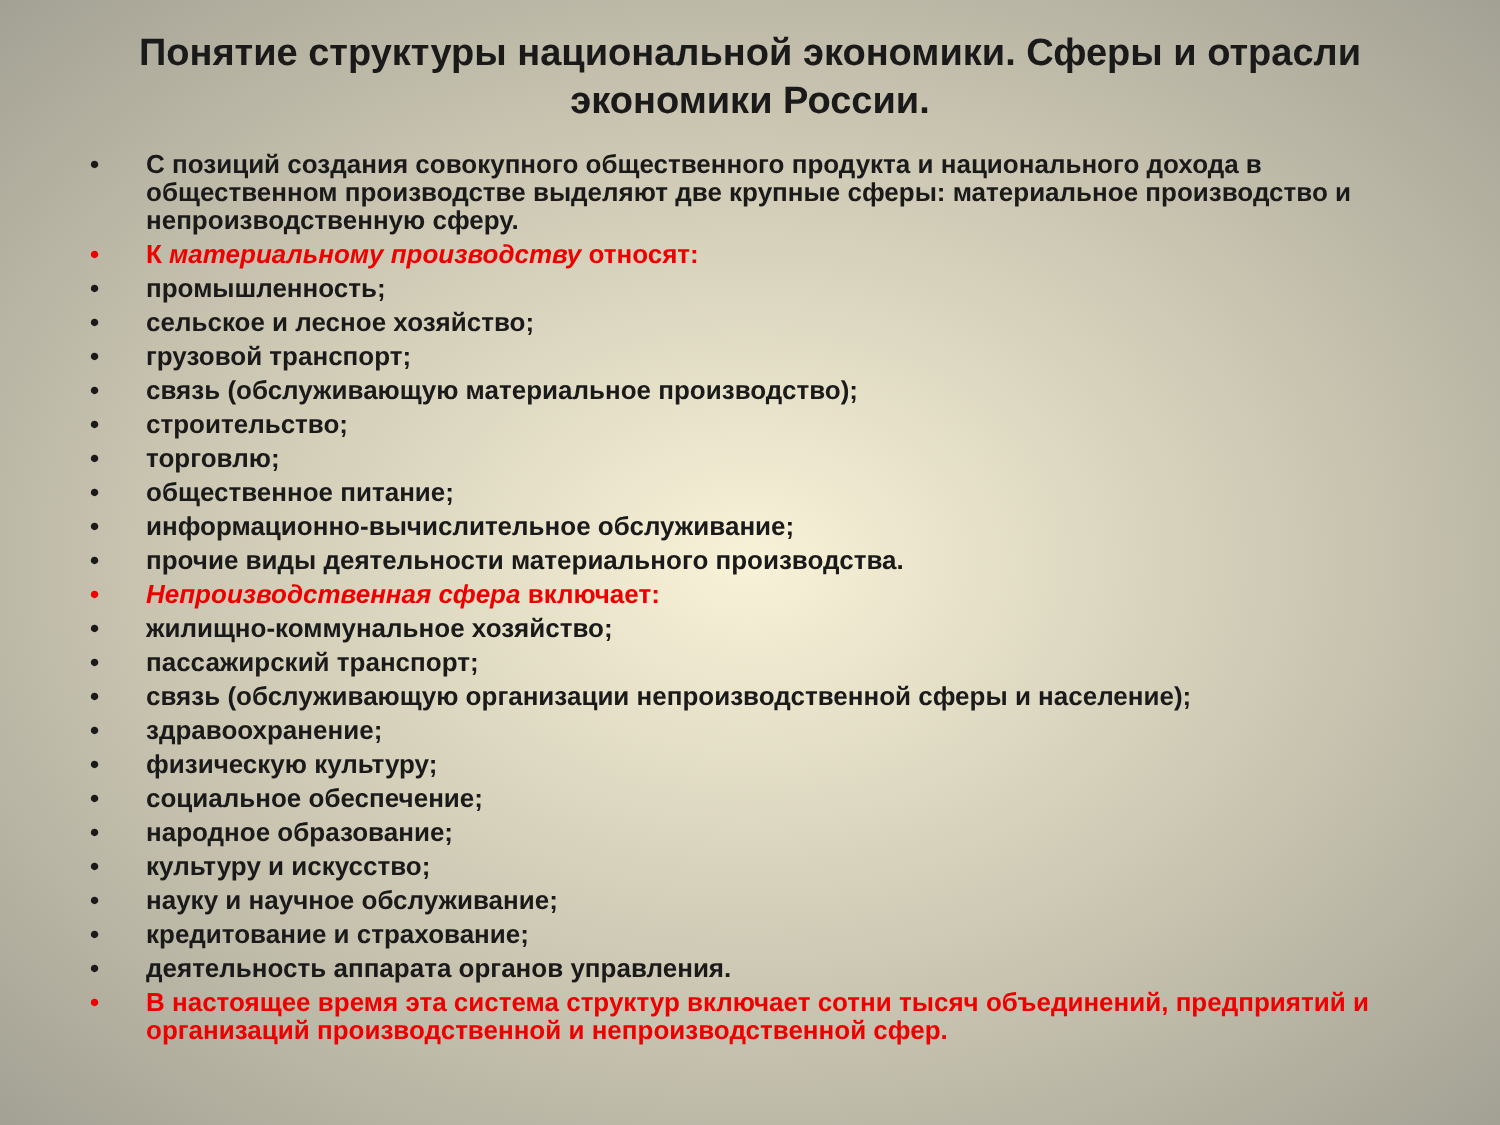Понятие структуры национальной экономики. Сферы и отрасли экономики России.
• С позиций создания совокупного общественного продукта и национального дохода в общественном производстве выделяют две крупные сферы: материальное производство и непроизводственную сферу.
• К материальному производству относят:
• промышленность;
• сельское и лесное хозяйство;
• грузовой транспорт;
• связь (обслуживающую материальное производство);
• строительство;
• торговлю;
• общественное питание;
• информационно-вычислительное обслуживание;
• прочие виды деятельности материального производства.
• Непроизводственная сфера включает:
• жилищно-коммунальное хозяйство;
• пассажирский транспорт;
• связь (обслуживающую организации непроизводственной сферы и население);
• здравоохранение;
• физическую культуру;
• социальное обеспечение;
• народное образование;
• культуру и искусство;
• науку и научное обслуживание;
• кредитование и страхование;
• деятельность аппарата органов управления.
• В настоящее время эта система структур включает сотни тысяч объединений, предприятий и организаций производственной и непроизводственной сфер.